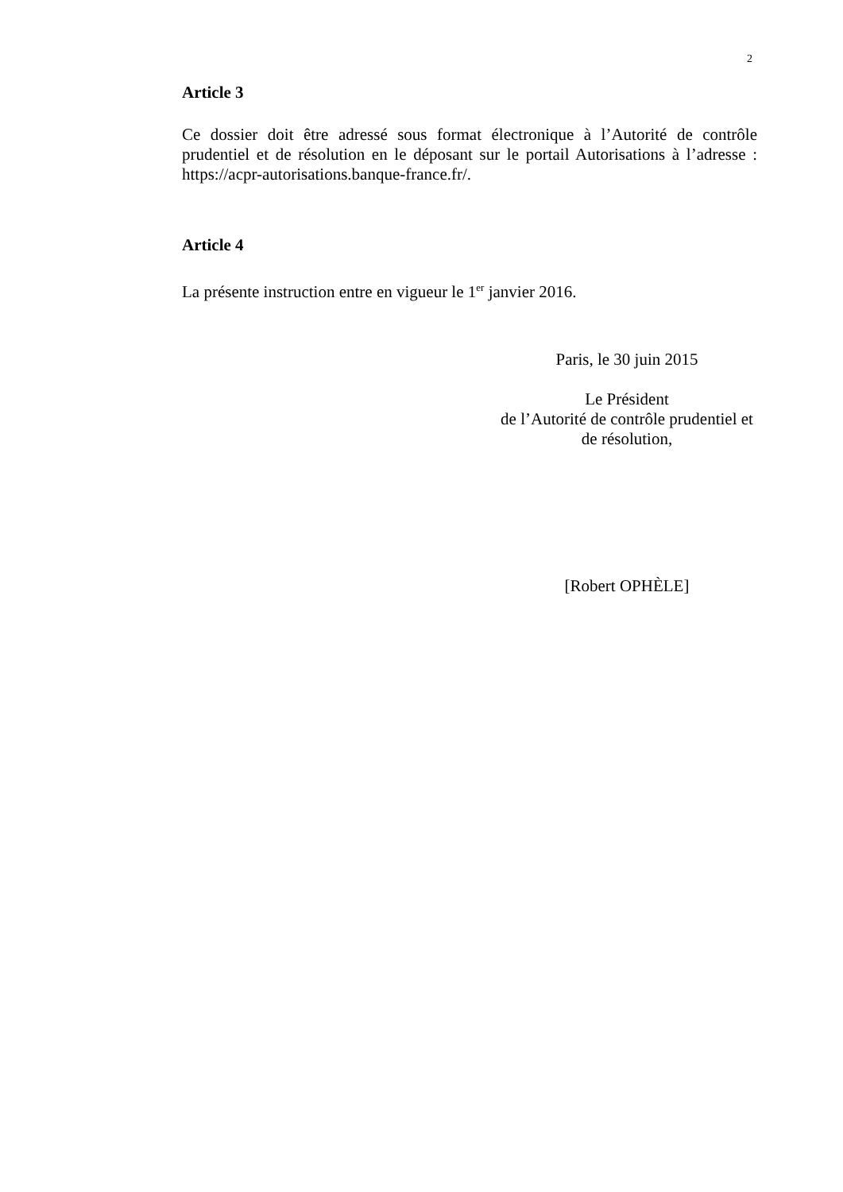2
Article 3
Ce dossier doit être adressé sous format électronique à l’Autorité de contrôle prudentiel et de résolution en le déposant sur le portail Autorisations à l’adresse : https://acpr-autorisations.banque-france.fr/.
Article 4
La présente instruction entre en vigueur le 1<sup>er</sup> janvier 2016.
Paris, le 30 juin 2015
Le Président
de l’Autorité de contrôle prudentiel et
de résolution,
[Robert OPHÈLE]